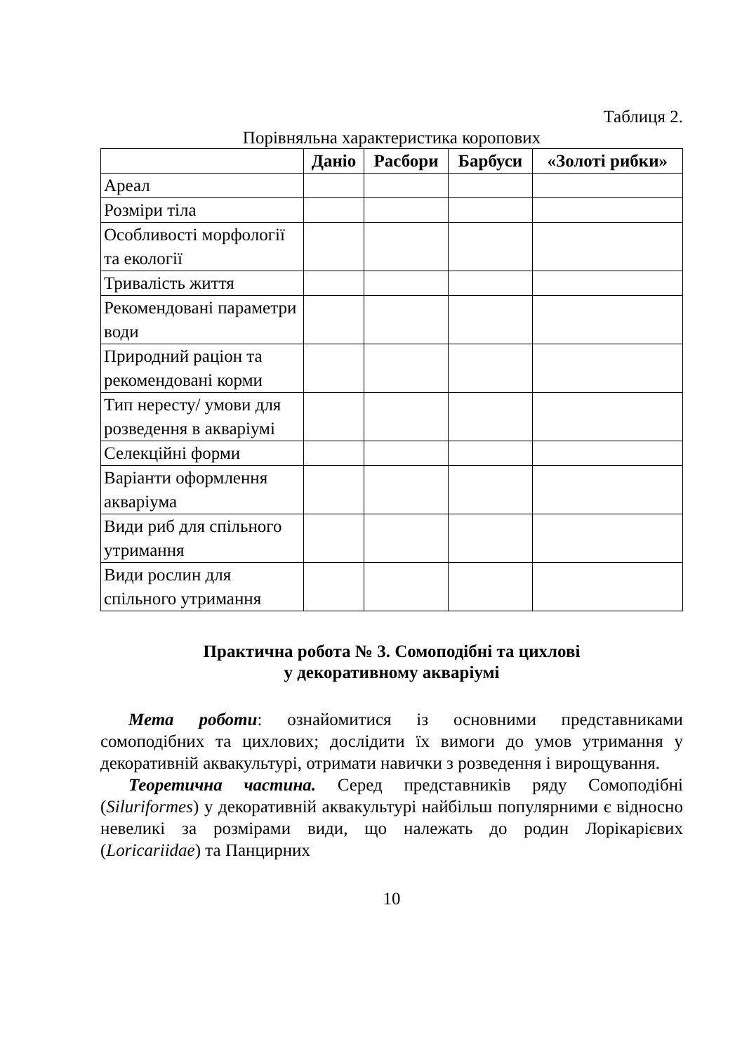Таблиця 2.
Порівняльна характеристика коропових
| | Даніо | Расбори | Барбуси | «Золоті рибки» |
| --- | --- | --- | --- | --- |
| Ареал | | | | |
| Розміри тіла | | | | |
| Особливості морфології та екології | | | | |
| Тривалість життя | | | | |
| Рекомендовані параметри води | | | | |
| Природний раціон та рекомендовані корми | | | | |
| Тип нересту/ умови для розведення в акваріумі | | | | |
| Селекційні форми | | | | |
| Варіанти оформлення акваріума | | | | |
| Види риб для спільного утримання | | | | |
| Види рослин для спільного утримання | | | | |
Практична робота № 3. Сомоподібні та цихлові
у декоративному акваріумі
Мета роботи: ознайомитися із основними представниками сомоподібних та цихлових; дослідити їх вимоги до умов утримання у декоративній аквакультурі, отримати навички з розведення і вирощування.
Теоретична частина. Серед представників ряду Сомоподібні (Siluriformes) у декоративній аквакультурі найбільш популярними є відносно невеликі за розмірами види, що належать до родин Лорікарієвих (Loricariidae) та Панцирних
10